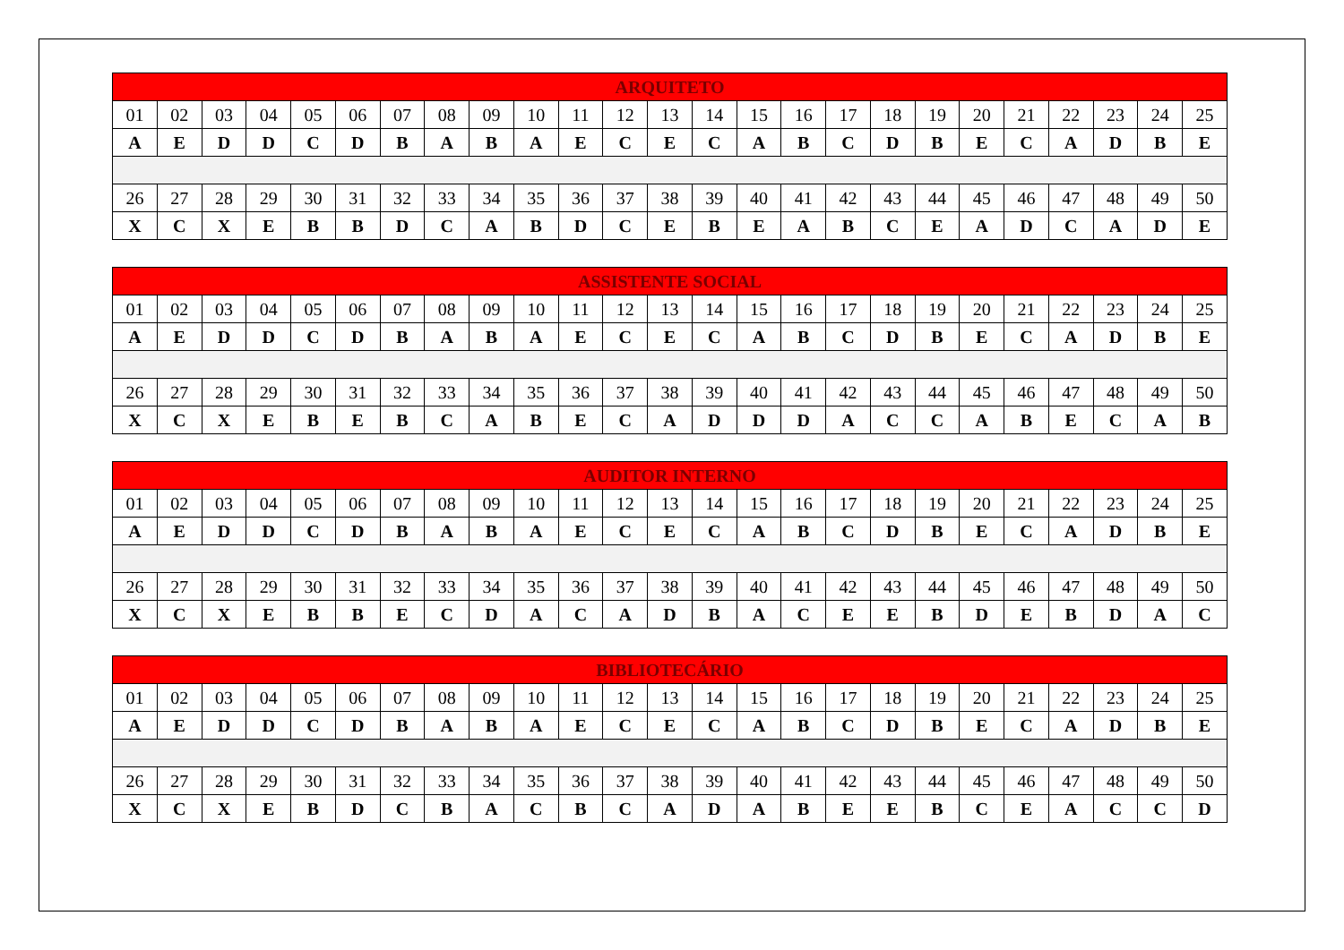| ARQUITETO | | | | | | | | | | | | | | | | | | | | | | | | |
| --- | --- | --- | --- | --- | --- | --- | --- | --- | --- | --- | --- | --- | --- | --- | --- | --- | --- | --- | --- | --- | --- | --- | --- | --- |
| 01 | 02 | 03 | 04 | 05 | 06 | 07 | 08 | 09 | 10 | 11 | 12 | 13 | 14 | 15 | 16 | 17 | 18 | 19 | 20 | 21 | 22 | 23 | 24 | 25 |
| A | E | D | D | C | D | B | A | B | A | E | C | E | C | A | B | C | D | B | E | C | A | D | B | E |
| 26 | 27 | 28 | 29 | 30 | 31 | 32 | 33 | 34 | 35 | 36 | 37 | 38 | 39 | 40 | 41 | 42 | 43 | 44 | 45 | 46 | 47 | 48 | 49 | 50 |
| X | C | X | E | B | B | D | C | A | B | D | C | E | B | E | A | B | C | E | A | D | C | A | D | E |
| ASSISTENTE SOCIAL | | | | | | | | | | | | | | | | | | | | | | | | |
| --- | --- | --- | --- | --- | --- | --- | --- | --- | --- | --- | --- | --- | --- | --- | --- | --- | --- | --- | --- | --- | --- | --- | --- | --- |
| 01 | 02 | 03 | 04 | 05 | 06 | 07 | 08 | 09 | 10 | 11 | 12 | 13 | 14 | 15 | 16 | 17 | 18 | 19 | 20 | 21 | 22 | 23 | 24 | 25 |
| A | E | D | D | C | D | B | A | B | A | E | C | E | C | A | B | C | D | B | E | C | A | D | B | E |
| 26 | 27 | 28 | 29 | 30 | 31 | 32 | 33 | 34 | 35 | 36 | 37 | 38 | 39 | 40 | 41 | 42 | 43 | 44 | 45 | 46 | 47 | 48 | 49 | 50 |
| X | C | X | E | B | E | B | C | A | B | E | C | A | D | D | D | A | C | C | A | B | E | C | A | B |
| AUDITOR INTERNO | | | | | | | | | | | | | | | | | | | | | | | | |
| --- | --- | --- | --- | --- | --- | --- | --- | --- | --- | --- | --- | --- | --- | --- | --- | --- | --- | --- | --- | --- | --- | --- | --- | --- |
| 01 | 02 | 03 | 04 | 05 | 06 | 07 | 08 | 09 | 10 | 11 | 12 | 13 | 14 | 15 | 16 | 17 | 18 | 19 | 20 | 21 | 22 | 23 | 24 | 25 |
| A | E | D | D | C | D | B | A | B | A | E | C | E | C | A | B | C | D | B | E | C | A | D | B | E |
| 26 | 27 | 28 | 29 | 30 | 31 | 32 | 33 | 34 | 35 | 36 | 37 | 38 | 39 | 40 | 41 | 42 | 43 | 44 | 45 | 46 | 47 | 48 | 49 | 50 |
| X | C | X | E | B | B | E | C | D | A | C | A | D | B | A | C | E | E | B | D | E | B | D | A | C |
| BIBLIOTECÁRIO | | | | | | | | | | | | | | | | | | | | | | | | |
| --- | --- | --- | --- | --- | --- | --- | --- | --- | --- | --- | --- | --- | --- | --- | --- | --- | --- | --- | --- | --- | --- | --- | --- | --- |
| 01 | 02 | 03 | 04 | 05 | 06 | 07 | 08 | 09 | 10 | 11 | 12 | 13 | 14 | 15 | 16 | 17 | 18 | 19 | 20 | 21 | 22 | 23 | 24 | 25 |
| A | E | D | D | C | D | B | A | B | A | E | C | E | C | A | B | C | D | B | E | C | A | D | B | E |
| 26 | 27 | 28 | 29 | 30 | 31 | 32 | 33 | 34 | 35 | 36 | 37 | 38 | 39 | 40 | 41 | 42 | 43 | 44 | 45 | 46 | 47 | 48 | 49 | 50 |
| X | C | X | E | B | D | C | B | A | C | B | C | A | D | A | B | E | E | B | C | E | A | C | C | D |